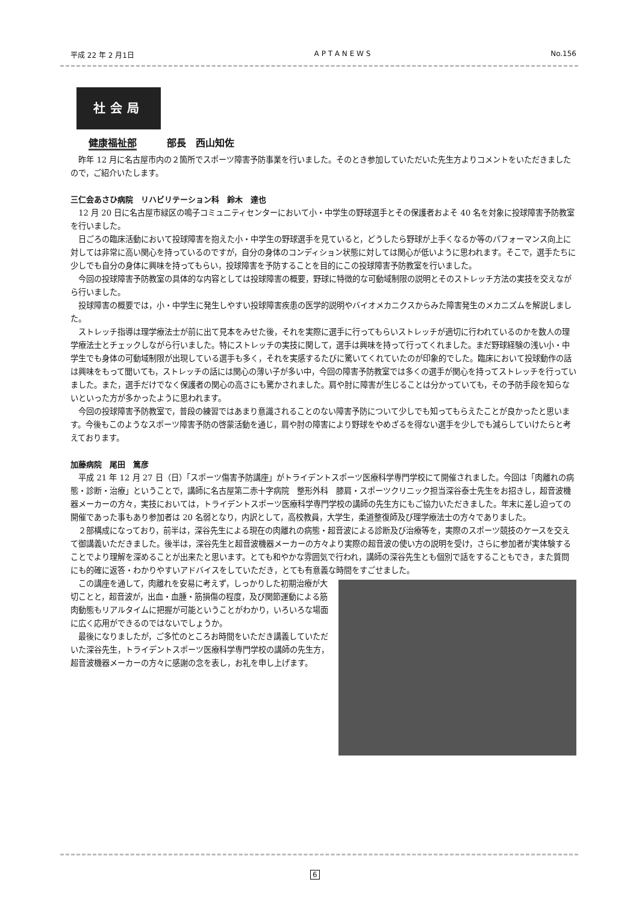平成 22 年 2 月1日 A P T A N E W S No.156
社会局
健康福祉部 部長　西山知佐
昨年 12 月に名古屋市内の２箇所でスポーツ障害予防事業を行いました。そのとき参加していただいた先生方よりコメントをいただきましたので，ご紹介いたします。
三仁会あさひ病院　リハビリテーション科　鈴木　達也
12 月 20 日に名古屋市緑区の鳴子コミュニティセンターにおいて小・中学生の野球選手とその保護者およそ 40 名を対象に投球障害予防教室を行いました。
日ごろの臨床活動において投球障害を抱えた小・中学生の野球選手を見ていると，どうしたら野球が上手くなるか等のパフォーマンス向上に対しては非常に高い関心を持っているのですが，自分の身体のコンディション状態に対しては関心が低いように思われます。そこで，選手たちに少しでも自分の身体に興味を持ってもらい，投球障害を予防することを目的にこの投球障害予防教室を行いました。
今回の投球障害予防教室の具体的な内容としては投球障害の概要，野球に特徴的な可動域制限の説明とそのストレッチ方法の実技を交えながら行いました。
投球障害の概要では，小・中学生に発生しやすい投球障害疾患の医学的説明やバイオメカニクスからみた障害発生のメカニズムを解説しました。
ストレッチ指導は理学療法士が前に出て見本をみせた後，それを実際に選手に行ってもらいストレッチが適切に行われているのかを数人の理学療法士とチェックしながら行いました。特にストレッチの実技に関して，選手は興味を持って行ってくれました。まだ野球経験の浅い小・中学生でも身体の可動域制限が出現している選手も多く，それを実感するたびに驚いてくれていたのが印象的でした。臨床において投球動作の話は興味をもって聞いても，ストレッチの話には関心の薄い子が多い中，今回の障害予防教室では多くの選手が関心を持ってストレッチを行っていました。また，選手だけでなく保護者の関心の高さにも驚かされました。肩や肘に障害が生じることは分かっていても，その予防手段を知らないといった方が多かったように思われます。
今回の投球障害予防教室で，普段の練習ではあまり意識されることのない障害予防について少しでも知ってもらえたことが良かったと思います。今後もこのようなスポーツ障害予防の啓蒙活動を通じ，肩や肘の障害により野球をやめざるを得ない選手を少しでも減らしていけたらと考えております。
加藤病院　尾田　篤彦
平成 21 年 12 月 27 日（日）「スポーツ傷害予防講座」がトライデントスポーツ医療科学専門学校にて開催されました。今回は「肉離れの病態・診断・治療」ということで，講師に名古屋第二赤十字病院　整形外科　膝肩・スポーツクリニック担当深谷泰士先生をお招きし，超音波機器メーカーの方々，実技においては，トライデントスポーツ医療科学専門学校の講師の先生方にもご協力いただきました。年末に差し迫っての開催であった事もあり参加者は 20 名弱となり，内訳として，高校教員，大学生，柔道整復師及び理学療法士の方々でありました。
２部構成になっており，前半は，深谷先生による現在の肉離れの病態・超音波による診断及び治療等を，実際のスポーツ競技のケースを交えて御講義いただきました。後半は，深谷先生と超音波機器メーカーの方々より実際の超音波の使い方の説明を受け，さらに参加者が実体験することでより理解を深めることが出来たと思います。とても和やかな雰囲気で行われ，講師の深谷先生とも個別で話をすることもでき，また質問にも的確に返答・わかりやすいアドバイスをしていただき，とても有意義な時間をすごせました。
この講座を通して，肉離れを安易に考えず，しっかりした初期治療が大切ことと，超音波が，出血・血腫・筋損傷の程度，及び関節運動による筋肉動態もリアルタイムに把握が可能ということがわかり，いろいろな場面に広く応用ができるのではないでしょうか。
最後になりましたが，ご多忙のところお時間をいただき講義していただいた深谷先生，トライデントスポーツ医療科学専門学校の講師の先生方，超音波機器メーカーの方々に感謝の念を表し，お礼を申し上げます。
6